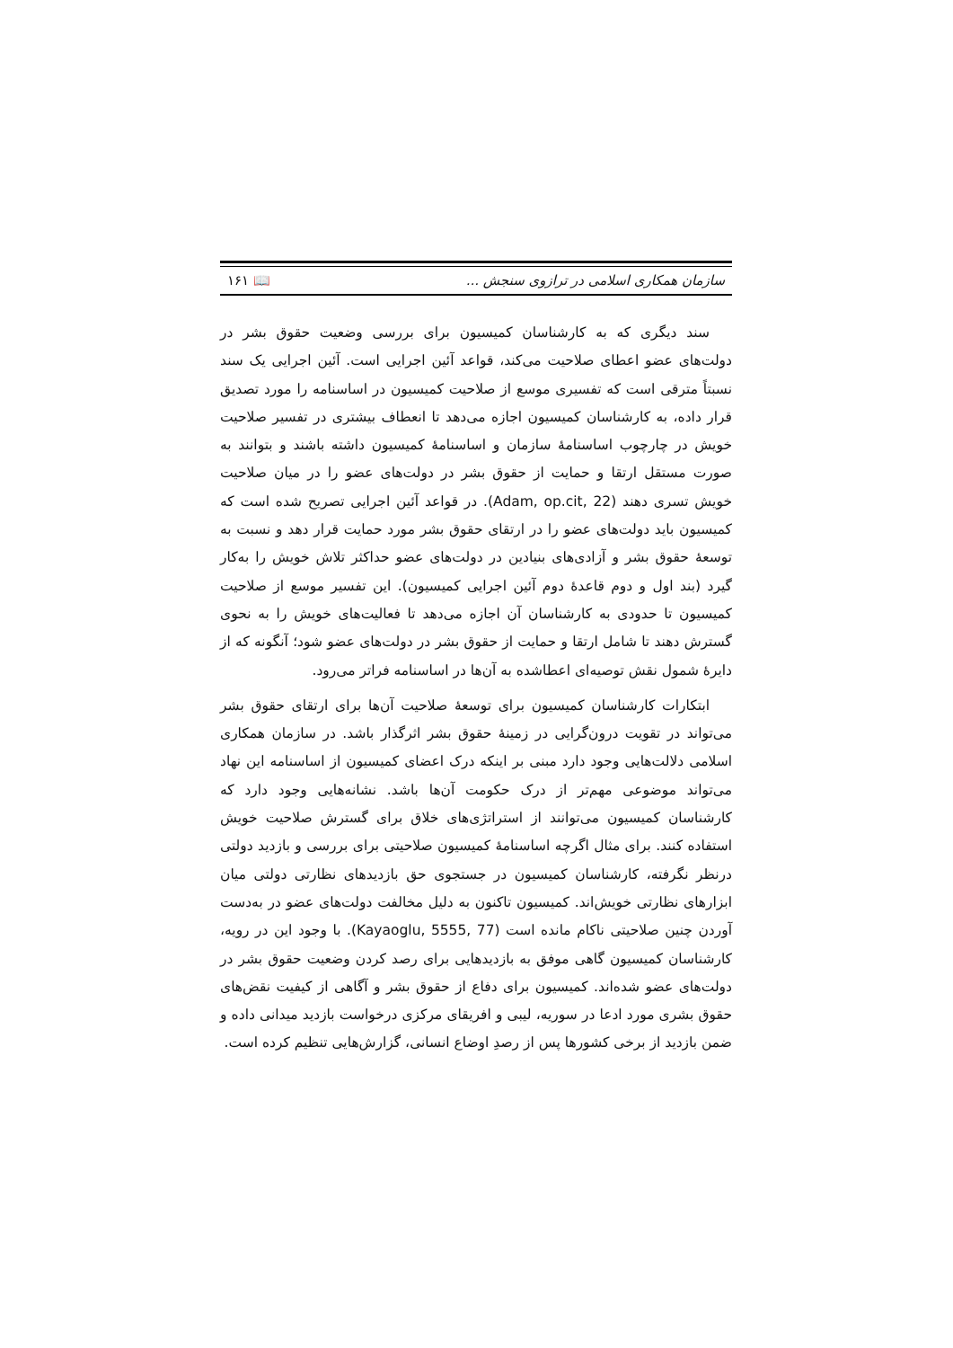سازمان همکاری اسلامی در ترازوی سنجش ... 📖 ۱۶۱
سند دیگری که به کارشناسان کمیسیون برای بررسی وضعیت حقوق بشر در دولت‌های عضو اعطای صلاحیت می‌کند، قواعد آئین اجرایی است. آئین اجرایی یک سند نسبتاً مترقی است که تفسیری موسع از صلاحیت کمیسیون در اساسنامه را مورد تصدیق قرار داده، به کارشناسان کمیسیون اجازه می‌دهد تا انعطاف بیشتری در تفسیر صلاحیت خویش در چارچوب اساسنامهٔ سازمان و اساسنامهٔ کمیسیون داشته باشند و بتوانند به صورت مستقل ارتقا و حمایت از حقوق بشر در دولت‌های عضو را در میان صلاحیت خویش تسری دهند (Adam, op.cit, 22). در قواعد آئین اجرایی تصریح شده است که کمیسیون باید دولت‌های عضو را در ارتقای حقوق بشر مورد حمایت قرار دهد و نسبت به توسعهٔ حقوق بشر و آزادی‌های بنیادین در دولت‌های عضو حداکثر تلاش خویش را به‌کار گیرد (بند اول و دوم قاعدهٔ دوم آئین اجرایی کمیسیون). این تفسیر موسع از صلاحیت کمیسیون تا حدودی به کارشناسان آن اجازه می‌دهد تا فعالیت‌های خویش را به نحوی گسترش دهند تا شامل ارتقا و حمایت از حقوق بشر در دولت‌های عضو شود؛ آنگونه که از دایرهٔ شمول نقش توصیه‌ای اعطاشده به آن‌ها در اساسنامه فراتر می‌رود.
ابتکارات کارشناسان کمیسیون برای توسعهٔ صلاحیت آن‌ها برای ارتقای حقوق بشر می‌تواند در تقویت درون‌گرایی در زمینهٔ حقوق بشر اثرگذار باشد. در سازمان همکاری اسلامی دلالت‌هایی وجود دارد مبنی بر اینکه درک اعضای کمیسیون از اساسنامه این نهاد می‌تواند موضوعی مهم‌تر از درک حکومت آن‌ها باشد. نشانه‌هایی وجود دارد که کارشناسان کمیسیون می‌توانند از استراتژی‌های خلاق برای گسترش صلاحیت خویش استفاده کنند. برای مثال اگرچه اساسنامهٔ کمیسیون صلاحیتی برای بررسی و بازدید دولتی درنظر نگرفته، کارشناسان کمیسیون در جستجوی حق بازدیدهای نظارتی دولتی میان ابزارهای نظارتی خویش‌اند. کمیسیون تاکنون به دلیل مخالفت دولت‌های عضو در به‌دست آوردن چنین صلاحیتی ناکام مانده است (Kayaoglu, 5555, 77). با وجود این در رویه، کارشناسان کمیسیون گاهی موفق به بازدیدهایی برای رصد کردن وضعیت حقوق بشر در دولت‌های عضو شده‌اند. کمیسیون برای دفاع از حقوق بشر و آگاهی از کیفیت نقض‌های حقوق بشری مورد ادعا در سوریه، لیبی و افریقای مرکزی درخواست بازدید میدانی داده و ضمن بازدید از برخی کشورها پس از رصدِ اوضاع انسانی، گزارش‌هایی تنظیم کرده است.